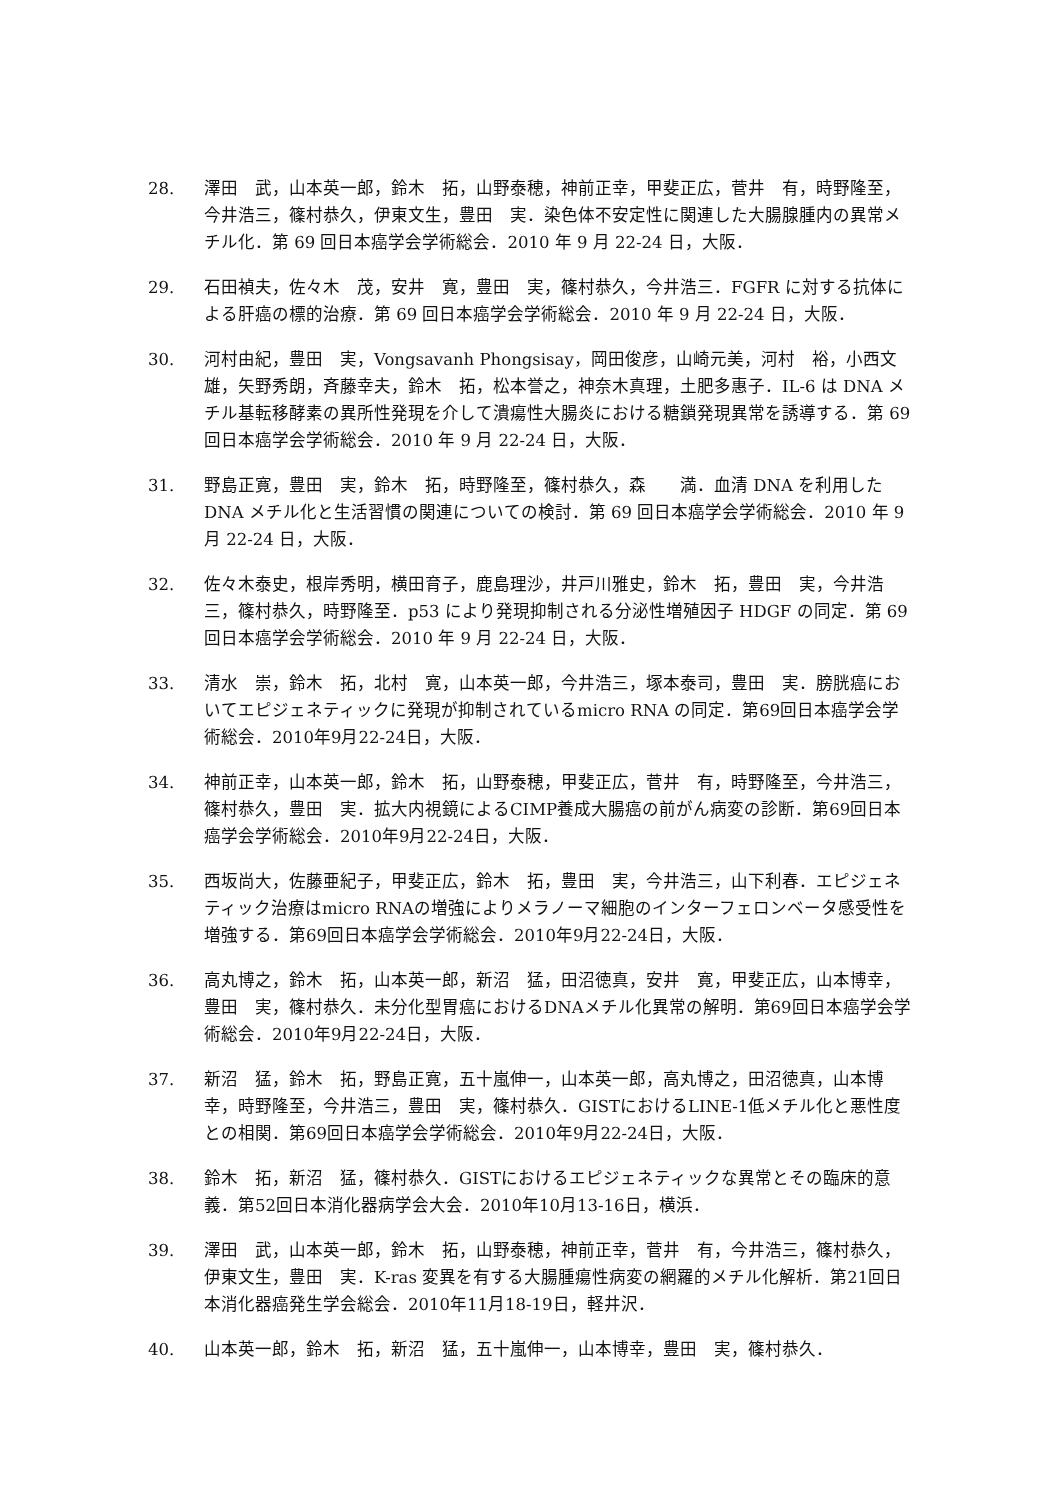28. 澤田　武，山本英一郎，鈴木　拓，山野泰穂，神前正幸，甲斐正広，菅井　有，時野隆至，今井浩三，篠村恭久，伊東文生，豊田　実．染色体不安定性に関連した大腸腺腫内の異常メチル化．第 69 回日本癌学会学術総会．2010 年 9 月 22-24 日，大阪．
29. 石田禎夫，佐々木　茂，安井　寛，豊田　実，篠村恭久，今井浩三．FGFR に対する抗体による肝癌の標的治療．第 69 回日本癌学会学術総会．2010 年 9 月 22-24 日，大阪．
30. 河村由紀，豊田　実，Vongsavanh Phongsisay，岡田俊彦，山崎元美，河村　裕，小西文雄，矢野秀朗，斉藤幸夫，鈴木　拓，松本誉之，神奈木真理，土肥多惠子．IL-6 は DNA メチル基転移酵素の異所性発現を介して潰瘍性大腸炎における糖鎖発現異常を誘導する．第 69 回日本癌学会学術総会．2010 年 9 月 22-24 日，大阪．
31. 野島正寛，豊田　実，鈴木　拓，時野隆至，篠村恭久，森　　満．血清 DNA を利用した DNA メチル化と生活習慣の関連についての検討．第 69 回日本癌学会学術総会．2010 年 9 月 22-24 日，大阪．
32. 佐々木泰史，根岸秀明，横田育子，鹿島理沙，井戸川雅史，鈴木　拓，豊田　実，今井浩三，篠村恭久，時野隆至．p53 により発現抑制される分泌性増殖因子 HDGF の同定．第 69 回日本癌学会学術総会．2010 年 9 月 22-24 日，大阪．
33. 清水　崇，鈴木　拓，北村　寛，山本英一郎，今井浩三，塚本泰司，豊田　実．膀胱癌においてエピジェネティックに発現が抑制されているmicro RNA の同定．第69回日本癌学会学術総会．2010年9月22-24日，大阪．
34. 神前正幸，山本英一郎，鈴木　拓，山野泰穂，甲斐正広，菅井　有，時野隆至，今井浩三，篠村恭久，豊田　実．拡大内視鏡によるCIMP養成大腸癌の前がん病変の診断．第69回日本癌学会学術総会．2010年9月22-24日，大阪．
35. 西坂尚大，佐藤亜紀子，甲斐正広，鈴木　拓，豊田　実，今井浩三，山下利春．エピジェネティック治療はmicro RNAの増強によりメラノーマ細胞のインターフェロンベータ感受性を増強する．第69回日本癌学会学術総会．2010年9月22-24日，大阪．
36. 高丸博之，鈴木　拓，山本英一郎，新沼　猛，田沼徳真，安井　寛，甲斐正広，山本博幸，豊田　実，篠村恭久．未分化型胃癌におけるDNAメチル化異常の解明．第69回日本癌学会学術総会．2010年9月22-24日，大阪．
37. 新沼　猛，鈴木　拓，野島正寛，五十嵐伸一，山本英一郎，高丸博之，田沼徳真，山本博幸，時野隆至，今井浩三，豊田　実，篠村恭久．GISTにおけるLINE-1低メチル化と悪性度との相関．第69回日本癌学会学術総会．2010年9月22-24日，大阪．
38. 鈴木　拓，新沼　猛，篠村恭久．GISTにおけるエピジェネティックな異常とその臨床的意義．第52回日本消化器病学会大会．2010年10月13-16日，横浜．
39. 澤田　武，山本英一郎，鈴木　拓，山野泰穂，神前正幸，菅井　有，今井浩三，篠村恭久，伊東文生，豊田　実．K-ras 変異を有する大腸腫瘍性病変の網羅的メチル化解析．第21回日本消化器癌発生学会総会．2010年11月18-19日，軽井沢．
40. 山本英一郎，鈴木　拓，新沼　猛，五十嵐伸一，山本博幸，豊田　実，篠村恭久．